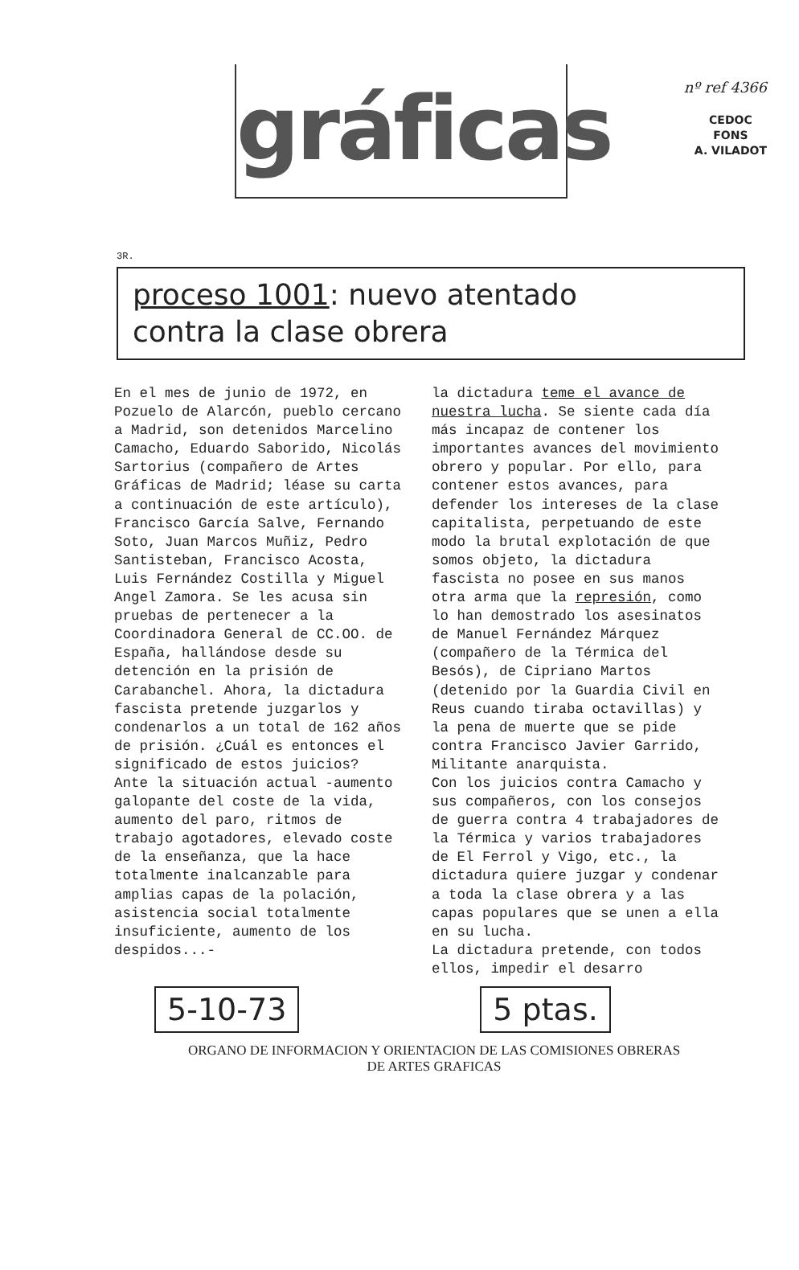nº ref 4366
CEDOC
FONS
A. VILADOT
gráficas
3R.
proceso 1001: nuevo atentado
contra la clase obrera
En el mes de junio de 1972, en Pozuelo de Alarcón, pueblo cercano a Madrid, son detenidos Marcelino Camacho, Eduardo Saborido, Nicolás Sartorius (compañero de Artes Gráficas de Madrid; léase su carta a continuación de este artículo), Francisco García Salve, Fernando Soto, Juan Marcos Muñiz, Pedro Santisteban, Francisco Acosta, Luis Fernández Costilla y Miguel Angel Zamora. Se les acusa sin pruebas de pertenecer a la Coordinadora General de CC.OO. de España, hallándose desde su detención en la prisión de Carabanchel. Ahora, la dictadura fascista pretende juzgarlos y condenarlos a un total de 162 años de prisión. ¿Cuál es entonces el significado de estos juicios?
Ante la situación actual -aumento galopante del coste de la vida, aumento del paro, ritmos de trabajo agotadores, elevado coste de la enseñanza, que la hace totalmente inalcanzable para amplias capas de la polación, asistencia social totalmente insuficiente, aumento de los despidos...-
la dictadura teme el avance de nuestra lucha. Se siente cada día más incapaz de contener los importantes avances del movimiento obrero y popular. Por ello, para contener estos avances, para defender los intereses de la clase capitalista, perpetuando de este modo la brutal explotación de que somos objeto, la dictadura fascista no posee en sus manos otra arma que la represión, como lo han demostrado los asesinatos de Manuel Fernández Márquez (compañero de la Térmica del Besós), de Cipriano Martos (detenido por la Guardia Civil en Reus cuando tiraba octavillas) y la pena de muerte que se pide contra Francisco Javier Garrido, Militante anarquista.
Con los juicios contra Camacho y sus compañeros, con los consejos de guerra contra 4 trabajadores de la Térmica y varios trabajadores de El Ferrol y Vigo, etc., la dictadura quiere juzgar y condenar a toda la clase obrera y a las capas populares que se unen a ella en su lucha.
La dictadura pretende, con todos ellos, impedir el desarro
5-10-73 5 ptas.
ORGANO DE INFORMACION Y ORIENTACION DE LAS COMISIONES OBRERAS
DE ARTES GRAFICAS